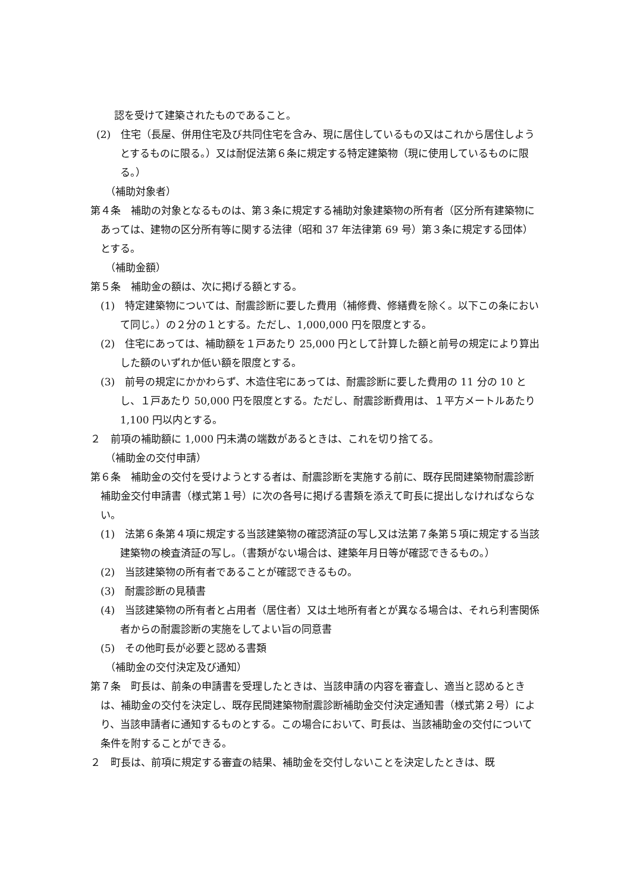認を受けて建築されたものであること。
(2)　住宅（長屋、併用住宅及び共同住宅を含み、現に居住しているもの又はこれから居住しようとするものに限る。）又は耐促法第６条に規定する特定建築物（現に使用しているものに限る。）
（補助対象者）
第４条　補助の対象となるものは、第３条に規定する補助対象建築物の所有者（区分所有建築物にあっては、建物の区分所有等に関する法律（昭和 37 年法律第 69 号）第３条に規定する団体）とする。
（補助金額）
第５条　補助金の額は、次に掲げる額とする。
(1)　特定建築物については、耐震診断に要した費用（補修費、修繕費を除く。以下この条において同じ。）の２分の１とする。ただし、1,000,000 円を限度とする。
(2)　住宅にあっては、補助額を１戸あたり 25,000 円として計算した額と前号の規定により算出した額のいずれか低い額を限度とする。
(3)　前号の規定にかかわらず、木造住宅にあっては、耐震診断に要した費用の 11 分の 10 とし、１戸あたり 50,000 円を限度とする。ただし、耐震診断費用は、１平方メートルあたり 1,100 円以内とする。
２　前項の補助額に 1,000 円未満の端数があるときは、これを切り捨てる。
（補助金の交付申請）
第６条　補助金の交付を受けようとする者は、耐震診断を実施する前に、既存民間建築物耐震診断補助金交付申請書（様式第１号）に次の各号に掲げる書類を添えて町長に提出しなければならない。
(1)　法第６条第４項に規定する当該建築物の確認済証の写し又は法第７条第５項に規定する当該建築物の検査済証の写し。（書類がない場合は、建築年月日等が確認できるもの。）
(2)　当該建築物の所有者であることが確認できるもの。
(3)　耐震診断の見積書
(4)　当該建築物の所有者と占用者（居住者）又は土地所有者とが異なる場合は、それら利害関係者からの耐震診断の実施をしてよい旨の同意書
(5)　その他町長が必要と認める書類
（補助金の交付決定及び通知）
第７条　町長は、前条の申請書を受理したときは、当該申請の内容を審査し、適当と認めるときは、補助金の交付を決定し、既存民間建築物耐震診断補助金交付決定通知書（様式第２号）により、当該申請者に通知するものとする。この場合において、町長は、当該補助金の交付について条件を附することができる。
２　町長は、前項に規定する審査の結果、補助金を交付しないことを決定したときは、既